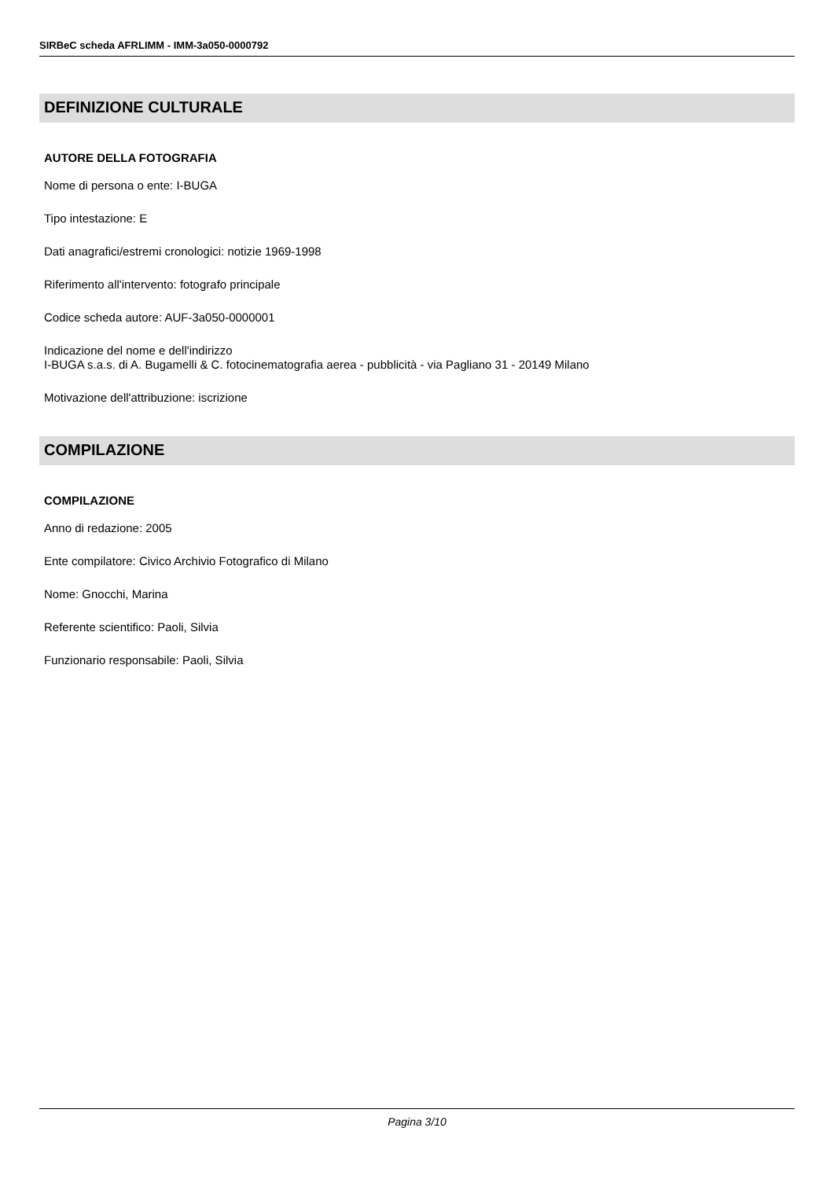SIRBeC scheda AFRLIMM - IMM-3a050-0000792
DEFINIZIONE CULTURALE
AUTORE DELLA FOTOGRAFIA
Nome di persona o ente: I-BUGA
Tipo intestazione: E
Dati anagrafici/estremi cronologici: notizie 1969-1998
Riferimento all'intervento: fotografo principale
Codice scheda autore: AUF-3a050-0000001
Indicazione del nome e dell'indirizzo
I-BUGA s.a.s. di A. Bugamelli & C. fotocinematografia aerea - pubblicità - via Pagliano 31 - 20149 Milano
Motivazione dell'attribuzione: iscrizione
COMPILAZIONE
COMPILAZIONE
Anno di redazione: 2005
Ente compilatore: Civico Archivio Fotografico di Milano
Nome: Gnocchi, Marina
Referente scientifico: Paoli, Silvia
Funzionario responsabile: Paoli, Silvia
Pagina 3/10